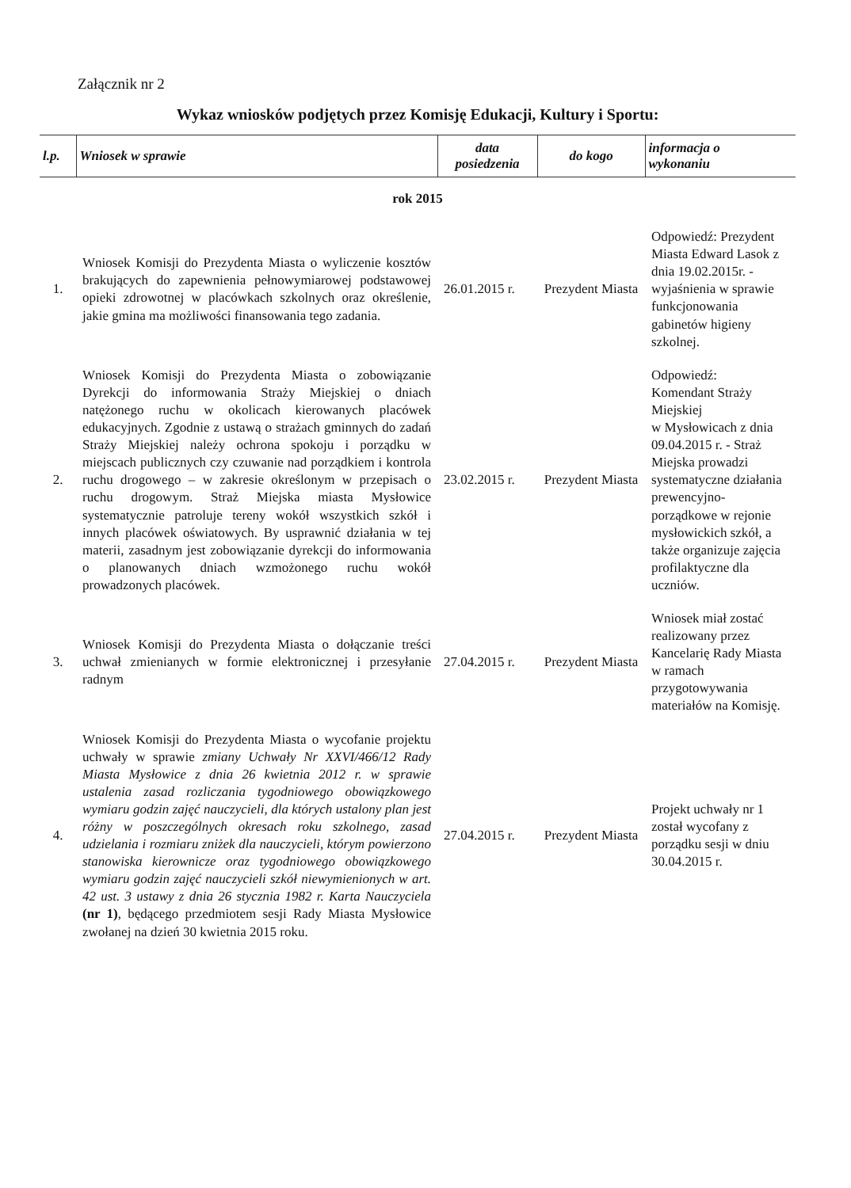Załącznik nr 2
Wykaz wniosków podjętych przez Komisję Edukacji, Kultury i Sportu:
| l.p. | Wniosek w sprawie | data posiedzenia | do kogo | informacja o wykonaniu |
| --- | --- | --- | --- | --- |
| rok 2015 | | | | |
| 1. | Wniosek Komisji do Prezydenta Miasta o wyliczenie kosztów brakujących do zapewnienia pełnowymiarowej podstawowej opieki zdrowotnej w placówkach szkolnych oraz określenie, jakie gmina ma możliwości finansowania tego zadania. | 26.01.2015 r. | Prezydent Miasta | Odpowiedź: Prezydent Miasta Edward Lasok z dnia 19.02.2015r. - wyjaśnienia w sprawie funkcjonowania gabinetów higieny szkolnej. |
| 2. | Wniosek Komisji do Prezydenta Miasta o zobowiązanie Dyrekcji do informowania Straży Miejskiej o dniach natężonego ruchu w okolicach kierowanych placówek edukacyjnych. Zgodnie z ustawą o strażach gminnych do zadań Straży Miejskiej należy ochrona spokoju i porządku w miejscach publicznych czy czuwanie nad porządkiem i kontrola ruchu drogowego – w zakresie określonym w przepisach o ruchu drogowym. Straż Miejska miasta Mysłowice systematycznie patroluje tereny wokół wszystkich szkół i innych placówek oświatowych. By usprawnić działania w tej materii, zasadnym jest zobowiązanie dyrekcji do informowania o planowanych dniach wzmożonego ruchu wokół prowadzonych placówek. | 23.02.2015 r. | Prezydent Miasta | Odpowiedź: Komendant Straży Miejskiej w Mysłowicach z dnia 09.04.2015 r. - Straż Miejska prowadzi systematyczne działania prewencyjno-porządkowe w rejonie mysłowickich szkół, a także organizuje zajęcia profilaktyczne dla uczniów. |
| 3. | Wniosek Komisji do Prezydenta Miasta o dołączanie treści uchwał zmienianych w formie elektronicznej i przesyłanie radnym | 27.04.2015 r. | Prezydent Miasta | Wniosek miał zostać realizowany przez Kancelarię Rady Miasta w ramach przygotowywania materiałów na Komisję. |
| 4. | Wniosek Komisji do Prezydenta Miasta o wycofanie projektu uchwały w sprawie zmiany Uchwały Nr XXVI/466/12 Rady Miasta Mysłowice z dnia 26 kwietnia 2012 r. w sprawie ustalenia zasad rozliczania tygodniowego obowiązkowego wymiaru godzin zajęć nauczycieli, dla których ustalony plan jest różny w poszczególnych okresach roku szkolnego, zasad udzielania i rozmiaru zniżek dla nauczycieli, którym powierzono stanowiska kierownicze oraz tygodniowego obowiązkowego wymiaru godzin zajęć nauczycieli szkół niewymienionych w art. 42 ust. 3 ustawy z dnia 26 stycznia 1982 r. Karta Nauczyciela (nr 1) , będącego przedmiotem sesji Rady Miasta Mysłowice zwołanej na dzień 30 kwietnia 2015 roku. | 27.04.2015 r. | Prezydent Miasta | Projekt uchwały nr 1 został wycofany z porządku sesji w dniu 30.04.2015 r. |